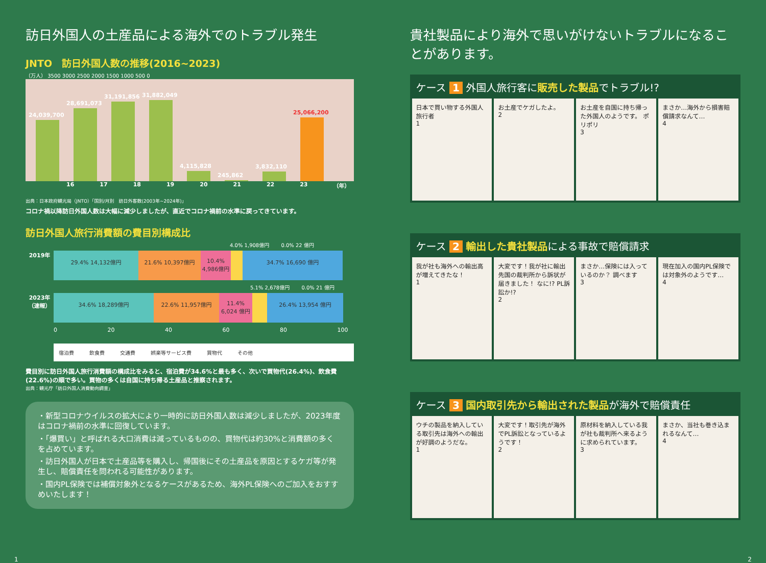訪日外国人の土産品による海外でのトラブル発生
JNTO　訪日外国人数の推移(2016~2023)
（万人） 3500 3000 2500 2000 1500 1000 500 0
24,039,700
28,691,073
31,191,856
31,882,049
4,115,828
245,862
3,832,110
25,066,200
16 17 18 19 20 21 22 23 （年）
出典：日本政府観光局（JNTO）「国別/月別　訪日外客数(2003年~2024年)」
コロナ禍以降訪日外国人数は大幅に減少しましたが、直近でコロナ禍前の水準に戻ってきています。
訪日外国人旅行消費額の費目別構成比
4.0% 1,908億円 　　0.0% 22 億円
2019年
29.4% 14,132億円 21.6% 10,397億円 10.4% 4,986億円
34.7% 16,690 億円
5.1% 2,678億円 　　0.0% 21 億円
2023年（速報）
34.6% 18,289億円 22.6% 11,957億円 11.4% 6,024 億円
26.4% 13,954 億円
0 20 40 60 80 100
宿泊費 飲食費 交通費 娯楽等サービス費 買物代 その他
費目別に訪日外国人旅行消費額の構成比をみると、宿泊費が34.6%と最も多く、次いで買物代(26.4%)、飲食費(22.6%)の順で多い。買物の多くは自国に持ち帰る土産品と推察されます。
出典：観光庁「訪日外国人消費動向調査」
・新型コロナウイルスの拡大により一時的に訪日外国人数は減少しましたが、2023年度はコロナ禍前の水準に回復しています。
・「爆買い」と呼ばれる大口消費は減っているものの、買物代は約30%と消費額の多くを占めています。
・訪日外国人が日本で土産品等を購入し、帰国後にその土産品を原因とするケガ等が発生し、賠償責任を問われる可能性があります。
・国内PL保険では補償対象外となるケースがあるため、海外PL保険へのご加入をおすすめいたします！
貴社製品により海外で思いがけないトラブルになることがあります。
ケース 1 外国人旅行客に販売した製品でトラブル!?
日本で買い物する外国人旅行者
1
お土産でケガしたよ。
2
お土産を自国に持ち帰った外国人のようです。 ポリポリ
3
まさか…海外から損害賠償請求なんて…
4
ケース 2 輸出した貴社製品による事故で賠償請求
我が社も海外への輸出高が増えてきたな！
1
大変です！我が社に輸出先国の裁判所から訴状が届きました！ なに!? PL訴訟か!?
2
まさか…保険には入っているのか？ 調べます
3
現在加入の国内PL保険では対象外のようです…
4
ケース 3 国内取引先から輸出された製品が海外で賠償責任
ウチの製品を納入している取引先は海外への輸出が好調のようだな。
1
大変です！取引先が海外でPL訴訟となっているようです！
2
原材料を納入している我が社も裁判所へ来るように求められています。
3
まさか、当社も巻き込まれるなんて…
4
1 2